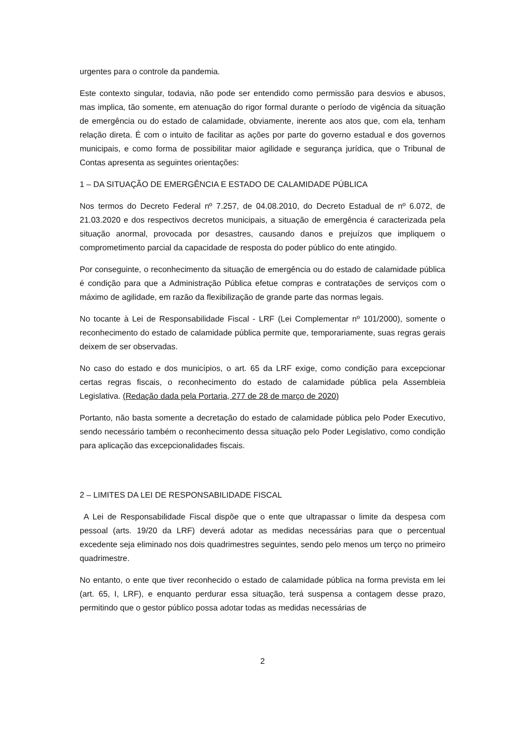urgentes para o controle da pandemia.
Este contexto singular, todavia, não pode ser entendido como permissão para desvios e abusos, mas implica, tão somente, em atenuação do rigor formal durante o período de vigência da situação de emergência ou do estado de calamidade, obviamente, inerente aos atos que, com ela, tenham relação direta. É com o intuito de facilitar as ações por parte do governo estadual e dos governos municipais, e como forma de possibilitar maior agilidade e segurança jurídica, que o Tribunal de Contas apresenta as seguintes orientações:
1 – DA SITUAÇÃO DE EMERGÊNCIA E ESTADO DE CALAMIDADE PÚBLICA
Nos termos do Decreto Federal nº 7.257, de 04.08.2010, do Decreto Estadual de nº 6.072, de 21.03.2020 e dos respectivos decretos municipais, a situação de emergência é caracterizada pela situação anormal, provocada por desastres, causando danos e prejuízos que impliquem o comprometimento parcial da capacidade de resposta do poder público do ente atingido.
Por conseguinte, o reconhecimento da situação de emergência ou do estado de calamidade pública é condição para que a Administração Pública efetue compras e contratações de serviços com o máximo de agilidade, em razão da flexibilização de grande parte das normas legais.
No tocante à Lei de Responsabilidade Fiscal - LRF (Lei Complementar nº 101/2000), somente o reconhecimento do estado de calamidade pública permite que, temporariamente, suas regras gerais deixem de ser observadas.
No caso do estado e dos municípios, o art. 65 da LRF exige, como condição para excepcionar certas regras fiscais, o reconhecimento do estado de calamidade pública pela Assembleia Legislativa. (Redação dada pela Portaria, 277 de 28 de março de 2020)
Portanto, não basta somente a decretação do estado de calamidade pública pelo Poder Executivo, sendo necessário também o reconhecimento dessa situação pelo Poder Legislativo, como condição para aplicação das excepcionalidades fiscais.
2 – LIMITES DA LEI DE RESPONSABILIDADE FISCAL
A Lei de Responsabilidade Fiscal dispõe que o ente que ultrapassar o limite da despesa com pessoal (arts. 19/20 da LRF) deverá adotar as medidas necessárias para que o percentual excedente seja eliminado nos dois quadrimestres seguintes, sendo pelo menos um terço no primeiro quadrimestre.
No entanto, o ente que tiver reconhecido o estado de calamidade pública na forma prevista em lei (art. 65, I, LRF), e enquanto perdurar essa situação, terá suspensa a contagem desse prazo, permitindo que o gestor público possa adotar todas as medidas necessárias de
2